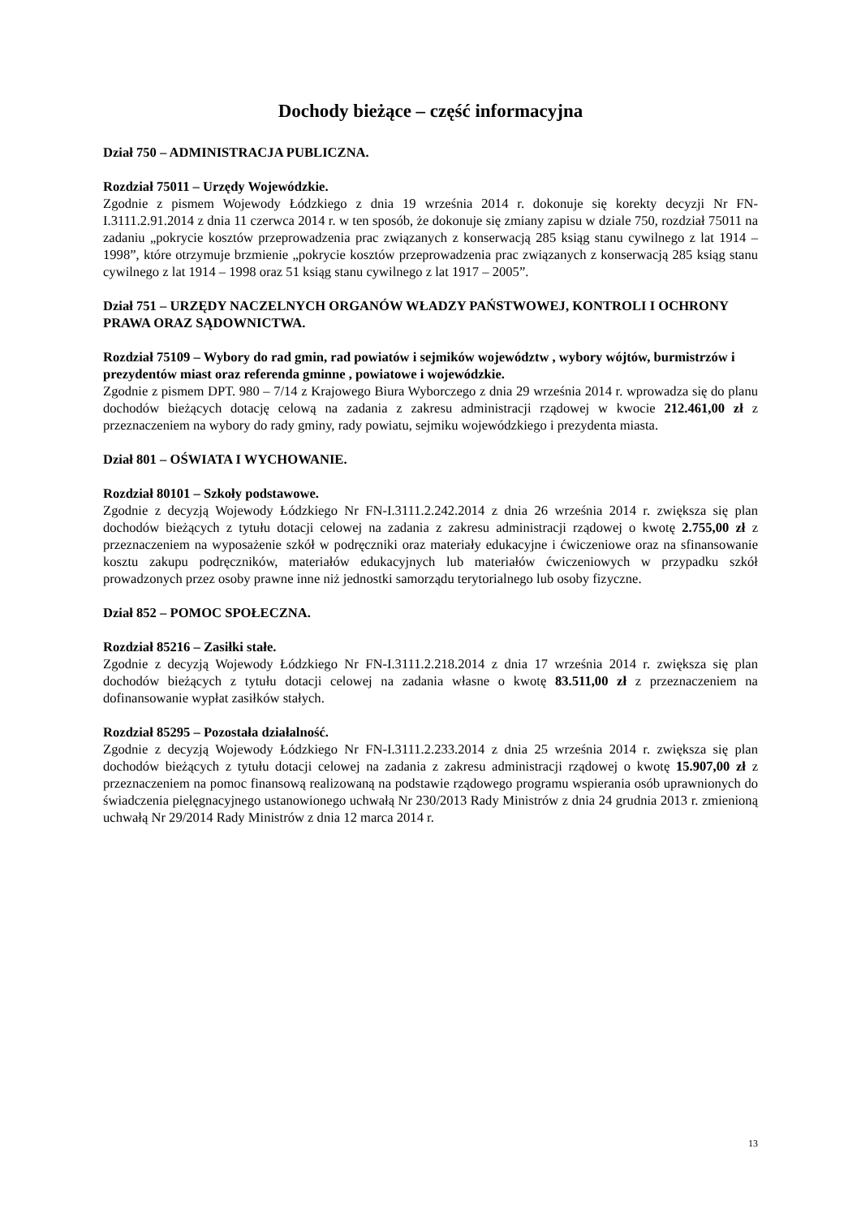Dochody bieżące – część informacyjna
Dział 750 – ADMINISTRACJA PUBLICZNA.
Rozdział 75011 – Urzędy Wojewódzkie.
Zgodnie z pismem Wojewody Łódzkiego z dnia 19 września 2014 r. dokonuje się korekty decyzji Nr FN-I.3111.2.91.2014 z dnia 11 czerwca 2014 r. w ten sposób, że dokonuje się zmiany zapisu w dziale 750, rozdział 75011 na zadaniu „pokrycie kosztów przeprowadzenia prac związanych z konserwacją 285 ksiąg stanu cywilnego z lat 1914 – 1998”, które otrzymuje brzmienie „pokrycie kosztów przeprowadzenia prac związanych z konserwacją 285 ksiąg stanu cywilnego z lat 1914 – 1998 oraz 51 ksiąg stanu cywilnego z lat 1917 – 2005”.
Dział 751 – URZĘDY NACZELNYCH ORGANÓW WŁADZY PAŃSTWOWEJ, KONTROLI I OCHRONY PRAWA ORAZ SĄDOWNICTWA.
Rozdział 75109 – Wybory do rad gmin, rad powiatów i sejmików województw , wybory wójtów, burmistrzów i prezydentów miast oraz referenda gminne , powiatowe i wojewódzkie.
Zgodnie z pismem DPT. 980 – 7/14 z Krajowego Biura Wyborczego z dnia 29 września 2014 r. wprowadza się do planu dochodów bieżących dotację celową na zadania z zakresu administracji rządowej w kwocie 212.461,00 zł z przeznaczeniem na wybory do rady gminy, rady powiatu, sejmiku wojewódzkiego i prezydenta miasta.
Dział 801 – OŚWIATA I WYCHOWANIE.
Rozdział 80101 – Szkoły podstawowe.
Zgodnie z decyzją Wojewody Łódzkiego Nr FN-I.3111.2.242.2014 z dnia 26 września 2014 r. zwiększa się plan dochodów bieżących z tytułu dotacji celowej na zadania z zakresu administracji rządowej o kwotę 2.755,00 zł z przeznaczeniem na wyposażenie szkół w podręczniki oraz materiały edukacyjne i ćwiczeniowe oraz na sfinansowanie kosztu zakupu podręczników, materiałów edukacyjnych lub materiałów ćwiczeniowych w przypadku szkół prowadzonych przez osoby prawne inne niż jednostki samorządu terytorialnego lub osoby fizyczne.
Dział 852 – POMOC SPOŁECZNA.
Rozdział 85216 – Zasiłki stałe.
Zgodnie z decyzją Wojewody Łódzkiego Nr FN-I.3111.2.218.2014 z dnia 17 września 2014 r. zwiększa się plan dochodów bieżących z tytułu dotacji celowej na zadania własne o kwotę 83.511,00 zł z przeznaczeniem na dofinansowanie wypłat zasiłków stałych.
Rozdział 85295 – Pozostała działalność.
Zgodnie z decyzją Wojewody Łódzkiego Nr FN-I.3111.2.233.2014 z dnia 25 września 2014 r. zwiększa się plan dochodów bieżących z tytułu dotacji celowej na zadania z zakresu administracji rządowej o kwotę 15.907,00 zł z przeznaczeniem na pomoc finansową realizowaną na podstawie rządowego programu wspierania osób uprawnionych do świadczenia pielęgnacyjnego ustanowionego uchwałą Nr 230/2013 Rady Ministrów z dnia 24 grudnia 2013 r. zmienioną uchwałą Nr 29/2014 Rady Ministrów z dnia 12 marca 2014 r.
13